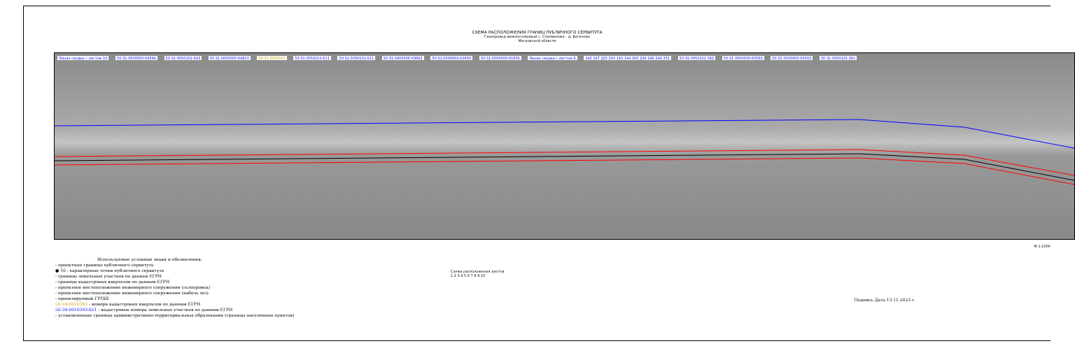СХЕМА РАСПОЛОЖЕНИЯ ГРАНИЦ ПУБЛИЧНОГО СЕРВИТУТА
Газопровод межпоселковый с. Стремилово - д. Бегичево
Московской области
Линия сводки с листом 10 50:31:0000000:64596 50:31:0050101:643 50:31:0000000:64813 50:31:0050101 50:31:0050101:611 50:31:0050101:611 50:31:0000000:63662 50:31:0000000:61656 50:31:0000000:61656 Линия сводки с листом 8 142 167 225 250 143 144 165 226 249 248 251 50:31:0050101:582 50:31:0000000:63563 50:31:0000000:63563 50:31:0050101:261
М 1:1000
Используемые условные знаки и обозначения:
- проектные границы публичного сервитута
● 10 - характерные точки публичного сервитута
- границы земельных участков по данных ЕГРН
- границы кадастровых кварталов по данным ЕГРН
- проектное местоположение инженерного сооружения (газопровод)
- проектное местоположение инженерного сооружения (кабель эхз)
- проектируемый ГРПШ
50:34:0010303 - номера кадастровых кварталов по данным ЕГРН
50:34:0010303:621 - кадастровые номера земельных участков по данным ЕГРН
- установленные границы административно-территориальных образования (границы населенных пунктов)
Схема расположения листов
1 2 3 4 5 6 7 8 9 10
Подпись Дата 13.11.2023 г.